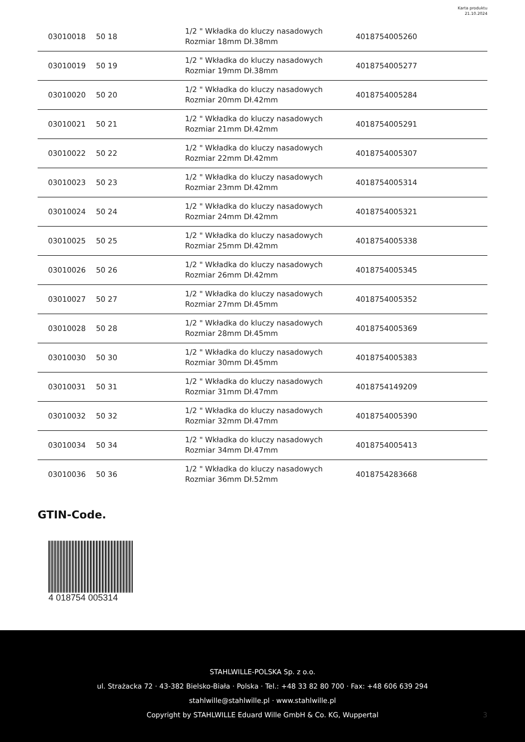Karta produktu
21.10.2024
| 03010018 | 50 18 | 1/2 " Wkładka do kluczy nasadowych Rozmiar 18mm Dł.38mm | 4018754005260 |
| 03010019 | 50 19 | 1/2 " Wkładka do kluczy nasadowych Rozmiar 19mm Dł.38mm | 4018754005277 |
| 03010020 | 50 20 | 1/2 " Wkładka do kluczy nasadowych Rozmiar 20mm Dł.42mm | 4018754005284 |
| 03010021 | 50 21 | 1/2 " Wkładka do kluczy nasadowych Rozmiar 21mm Dł.42mm | 4018754005291 |
| 03010022 | 50 22 | 1/2 " Wkładka do kluczy nasadowych Rozmiar 22mm Dł.42mm | 4018754005307 |
| 03010023 | 50 23 | 1/2 " Wkładka do kluczy nasadowych Rozmiar 23mm Dł.42mm | 4018754005314 |
| 03010024 | 50 24 | 1/2 " Wkładka do kluczy nasadowych Rozmiar 24mm Dł.42mm | 4018754005321 |
| 03010025 | 50 25 | 1/2 " Wkładka do kluczy nasadowych Rozmiar 25mm Dł.42mm | 4018754005338 |
| 03010026 | 50 26 | 1/2 " Wkładka do kluczy nasadowych Rozmiar 26mm Dł.42mm | 4018754005345 |
| 03010027 | 50 27 | 1/2 " Wkładka do kluczy nasadowych Rozmiar 27mm Dł.45mm | 4018754005352 |
| 03010028 | 50 28 | 1/2 " Wkładka do kluczy nasadowych Rozmiar 28mm Dł.45mm | 4018754005369 |
| 03010030 | 50 30 | 1/2 " Wkładka do kluczy nasadowych Rozmiar 30mm Dł.45mm | 4018754005383 |
| 03010031 | 50 31 | 1/2 " Wkładka do kluczy nasadowych Rozmiar 31mm Dł.47mm | 4018754149209 |
| 03010032 | 50 32 | 1/2 " Wkładka do kluczy nasadowych Rozmiar 32mm Dł.47mm | 4018754005390 |
| 03010034 | 50 34 | 1/2 " Wkładka do kluczy nasadowych Rozmiar 34mm Dł.47mm | 4018754005413 |
| 03010036 | 50 36 | 1/2 " Wkładka do kluczy nasadowych Rozmiar 36mm Dł.52mm | 4018754283668 |
GTIN-Code.
4 018754 005314
STAHLWILLE-POLSKA Sp. z o.o.
ul. Strażacka 72 · 43-382 Bielsko-Biała · Polska · Tel.: +48 33 82 80 700 · Fax: +48 606 639 294
stahlwille@stahlwille.pl · www.stahlwille.pl
Copyright by STAHLWILLE Eduard Wille GmbH & Co. KG, Wuppertal
3